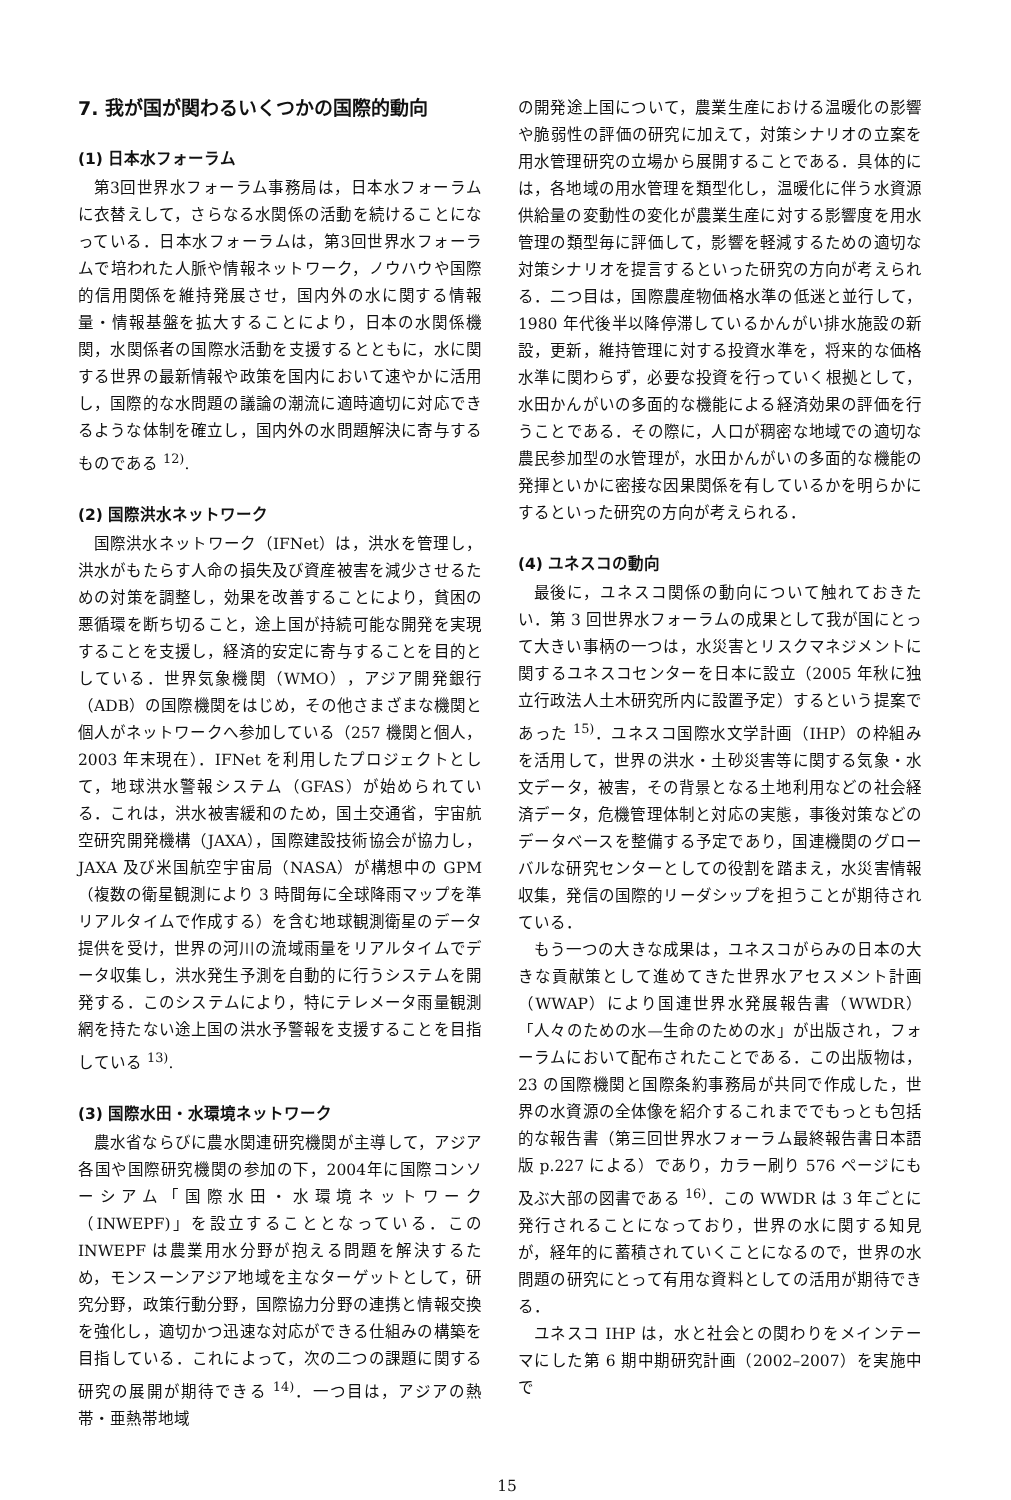7. 我が国が関わるいくつかの国際的動向
(1) 日本水フォーラム
第3回世界水フォーラム事務局は，日本水フォーラムに衣替えして，さらなる水関係の活動を続けることになっている．日本水フォーラムは，第3回世界水フォーラムで培われた人脈や情報ネットワーク，ノウハウや国際的信用関係を維持発展させ，国内外の水に関する情報量・情報基盤を拡大することにより，日本の水関係機関，水関係者の国際水活動を支援するとともに，水に関する世界の最新情報や政策を国内において速やかに活用し，国際的な水問題の議論の潮流に適時適切に対応できるような体制を確立し，国内外の水問題解決に寄与するものである <sup>12)</sup>.
(2) 国際洪水ネットワーク
国際洪水ネットワーク（IFNet）は，洪水を管理し，洪水がもたらす人命の損失及び資産被害を減少させるための対策を調整し，効果を改善することにより，貧困の悪循環を断ち切ること，途上国が持続可能な開発を実現することを支援し，経済的安定に寄与することを目的としている．世界気象機関（WMO），アジア開発銀行（ADB）の国際機関をはじめ，その他さまざまな機関と個人がネットワークへ参加している（257 機関と個人，2003 年末現在）．IFNet を利用したプロジェクトとして，地球洪水警報システム（GFAS）が始められている．これは，洪水被害緩和のため，国土交通省，宇宙航空研究開発機構（JAXA），国際建設技術協会が協力し，JAXA 及び米国航空宇宙局（NASA）が構想中の GPM（複数の衛星観測により 3 時間毎に全球降雨マップを準リアルタイムで作成する）を含む地球観測衛星のデータ提供を受け，世界の河川の流域雨量をリアルタイムでデータ収集し，洪水発生予測を自動的に行うシステムを開発する．このシステムにより，特にテレメータ雨量観測網を持たない途上国の洪水予警報を支援することを目指している <sup>13)</sup>.
(3) 国際水田・水環境ネットワーク
農水省ならびに農水関連研究機関が主導して，アジア各国や国際研究機関の参加の下，2004年に国際コンソーシアム「国際水田・水環境ネットワーク（INWEPF)」を設立することとなっている．この INWEPF は農業用水分野が抱える問題を解決するため，モンスーンアジア地域を主なターゲットとして，研究分野，政策行動分野，国際協力分野の連携と情報交換を強化し，適切かつ迅速な対応ができる仕組みの構築を目指している．これによって，次の二つの課題に関する研究の展開が期待できる <sup>14)</sup>．一つ目は，アジアの熱帯・亜熱帯地域
の開発途上国について，農業生産における温暖化の影響や脆弱性の評価の研究に加えて，対策シナリオの立案を用水管理研究の立場から展開することである．具体的には，各地域の用水管理を類型化し，温暖化に伴う水資源供給量の変動性の変化が農業生産に対する影響度を用水管理の類型毎に評価して，影響を軽減するための適切な対策シナリオを提言するといった研究の方向が考えられる．二つ目は，国際農産物価格水準の低迷と並行して，1980 年代後半以降停滞しているかんがい排水施設の新設，更新，維持管理に対する投資水準を，将来的な価格水準に関わらず，必要な投資を行っていく根拠として，水田かんがいの多面的な機能による経済効果の評価を行うことである．その際に，人口が稠密な地域での適切な農民参加型の水管理が，水田かんがいの多面的な機能の発揮といかに密接な因果関係を有しているかを明らかにするといった研究の方向が考えられる．
(4) ユネスコの動向
最後に，ユネスコ関係の動向について触れておきたい．第 3 回世界水フォーラムの成果として我が国にとって大きい事柄の一つは，水災害とリスクマネジメントに関するユネスコセンターを日本に設立（2005 年秋に独立行政法人土木研究所内に設置予定）するという提案であった <sup>15)</sup>．ユネスコ国際水文学計画（IHP）の枠組みを活用して，世界の洪水・土砂災害等に関する気象・水文データ，被害，その背景となる土地利用などの社会経済データ，危機管理体制と対応の実態，事後対策などのデータベースを整備する予定であり，国連機関のグローバルな研究センターとしての役割を踏まえ，水災害情報収集，発信の国際的リーダシップを担うことが期待されている．
もう一つの大きな成果は，ユネスコがらみの日本の大きな貢献策として進めてきた世界水アセスメント計画（WWAP）により国連世界水発展報告書（WWDR）「人々のための水—生命のための水」が出版され，フォーラムにおいて配布されたことである．この出版物は，23 の国際機関と国際条約事務局が共同で作成した，世界の水資源の全体像を紹介するこれまででもっとも包括的な報告書（第三回世界水フォーラム最終報告書日本語版 p.227 による）であり，カラー刷り 576 ページにも及ぶ大部の図書である <sup>16)</sup>．この WWDR は 3 年ごとに発行されることになっており，世界の水に関する知見が，経年的に蓄積されていくことになるので，世界の水問題の研究にとって有用な資料としての活用が期待できる．
ユネスコ IHP は，水と社会との関わりをメインテーマにした第 6 期中期研究計画（2002–2007）を実施中で
15